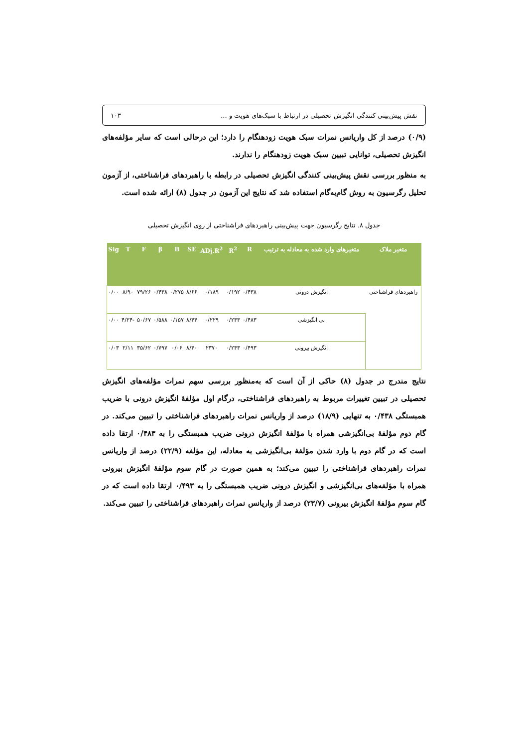نقش پیش‌بینی کنندگی انگیزش تحصیلی در ارتباط با سبک‌های هویت و ... ۱۰۳
(۰/۹) درصد از کل واریانس نمرات سبک هویت زودهنگام را دارد؛ این درحالی است که سایر مؤلفه‌های انگیزش تحصیلی، توانایی تبیین سبک هویت زودهنگام را ندارند.
به منظور بررسی نقش پیش‌بینی کنندگی انگیزش تحصیلی در رابطه با راهبردهای فراشناختی، از آزمون تحلیل رگرسیون به روش گام‌به‌گام استفاده شد که نتایج این آزمون در جدول (۸) ارائه شده است.
جدول ۸. نتایج رگرسیون جهت پیش‌بینی راهبردهای فراشناختی از روی انگیزش تحصیلی
| متغیر ملاک | متغیرهای وارد شده به معادله به ترتیب | R | R<sup>2</sup> | ADj.R<sup>2</sup> | SE | B | β | F | T | Sig |
| --- | --- | --- | --- | --- | --- | --- | --- | --- | --- | --- |
| راهبردهای فراشناختی | انگیزش درونی | ۰/۴۳۸ | ۰/۱۹۲ | ۰/۱۸۹ | ۸/۶۶ | ۰/۲۷۵ | ۰/۴۳۸ | ۷۹/۲۶ | ۸/۹۰ | ۰/۰۰ |
| | بی انگیزشی | ۰/۴۸۳ | ۰/۲۳۳ | ۰/۲۲۹ | ۸/۴۴ | ۰/۱۵۷ | ۰/۵۸۸ | ۵۰/۶۷ | -۴/۲۴ | ۰/۰۰ |
| | انگیزش بیرونی | ۰/۴۹۳ | ۰/۲۴۳ | ۲۳۷۰ | ۸/۴۰ | ۰/۰۶ | ۰/۷۹۷ | ۳۵/۶۲ | ۲/۱۱ | ۰/۰۳ |
نتایج مندرج در جدول (۸) حاکی از آن است که به‌منظور بررسی سهم نمرات مؤلفه‌های انگیزش تحصیلی در تبیین تغییرات مربوط به راهبردهای فراشناختی، درگام اول مؤلفۀ انگیزش درونی با ضریب همبستگی ۰/۴۳۸ به تنهایی (۱۸/۹) درصد از واریانس نمرات راهبردهای فراشناختی را تبیین می‌کند. در گام دوم مؤلفۀ بی‌انگیزشی همراه با مؤلفۀ انگیزش درونی ضریب همبستگی را به ۰/۴۸۳ ارتقا داده است که در گام دوم با وارد شدن مؤلفۀ بی‌انگیزشی به معادله، این مؤلفه (۲۲/۹) درصد از واریانس نمرات راهبردهای فراشناختی را تبیین می‌کند؛ به همین صورت در گام سوم مؤلفۀ انگیزش بیرونی همراه با مؤلفه‌های بی‌انگیزشی و انگیزش درونی ضریب همبستگی را به ۰/۴۹۳ ارتقا داده است که در گام سوم مؤلفۀ انگیزش بیرونی (۲۳/۷) درصد از واریانس نمرات راهبردهای فراشناختی را تبیین می‌کند.